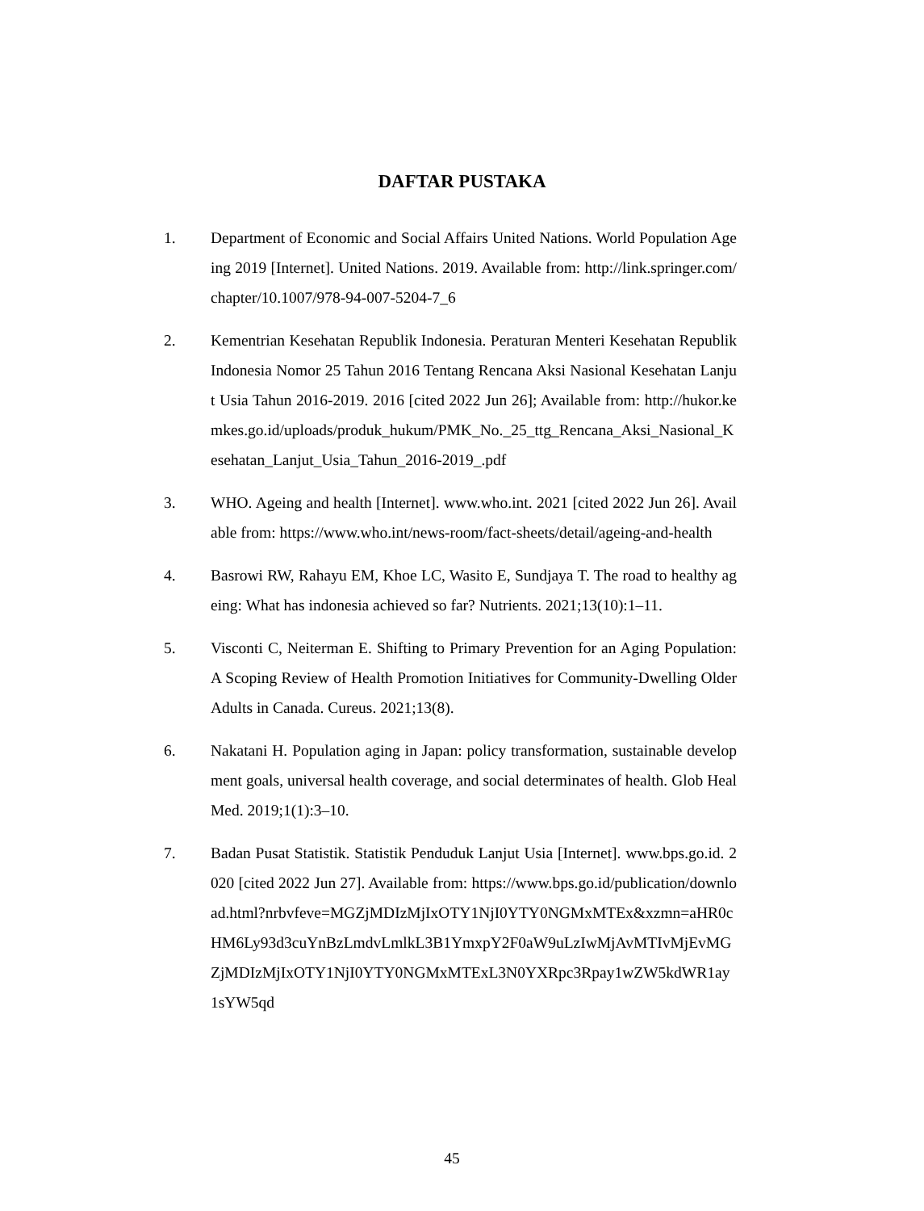DAFTAR PUSTAKA
1. Department of Economic and Social Affairs United Nations. World Population Ageing 2019 [Internet]. United Nations. 2019. Available from: http://link.springer.com/chapter/10.1007/978-94-007-5204-7_6
2. Kementrian Kesehatan Republik Indonesia. Peraturan Menteri Kesehatan Republik Indonesia Nomor 25 Tahun 2016 Tentang Rencana Aksi Nasional Kesehatan Lanjut Usia Tahun 2016-2019. 2016 [cited 2022 Jun 26]; Available from: http://hukor.kemkes.go.id/uploads/produk_hukum/PMK_No._25_ttg_Rencana_Aksi_Nasional_Kesehatan_Lanjut_Usia_Tahun_2016-2019_.pdf
3. WHO. Ageing and health [Internet]. www.who.int. 2021 [cited 2022 Jun 26]. Available from: https://www.who.int/news-room/fact-sheets/detail/ageing-and-health
4. Basrowi RW, Rahayu EM, Khoe LC, Wasito E, Sundjaya T. The road to healthy ageing: What has indonesia achieved so far? Nutrients. 2021;13(10):1–11.
5. Visconti C, Neiterman E. Shifting to Primary Prevention for an Aging Population: A Scoping Review of Health Promotion Initiatives for Community-Dwelling Older Adults in Canada. Cureus. 2021;13(8).
6. Nakatani H. Population aging in Japan: policy transformation, sustainable development goals, universal health coverage, and social determinates of health. Glob Heal Med. 2019;1(1):3–10.
7. Badan Pusat Statistik. Statistik Penduduk Lanjut Usia [Internet]. www.bps.go.id. 2020 [cited 2022 Jun 27]. Available from: https://www.bps.go.id/publication/download.html?nrbvfeve=MGZjMDIzMjIxOTY1NjI0YTY0NGMxMTEx&xzmn=aHR0cHM6Ly93d3cuYnBzLmdvLmlkL3B1YmxpY2F0aW9uLzIwMjAvMTIvMjEvMGZjMDIzMjIxOTY1NjI0YTY0NGMxMTExL3N0YXRpc3Rpay1wZW5kdWR1ay1sYW5qd
45